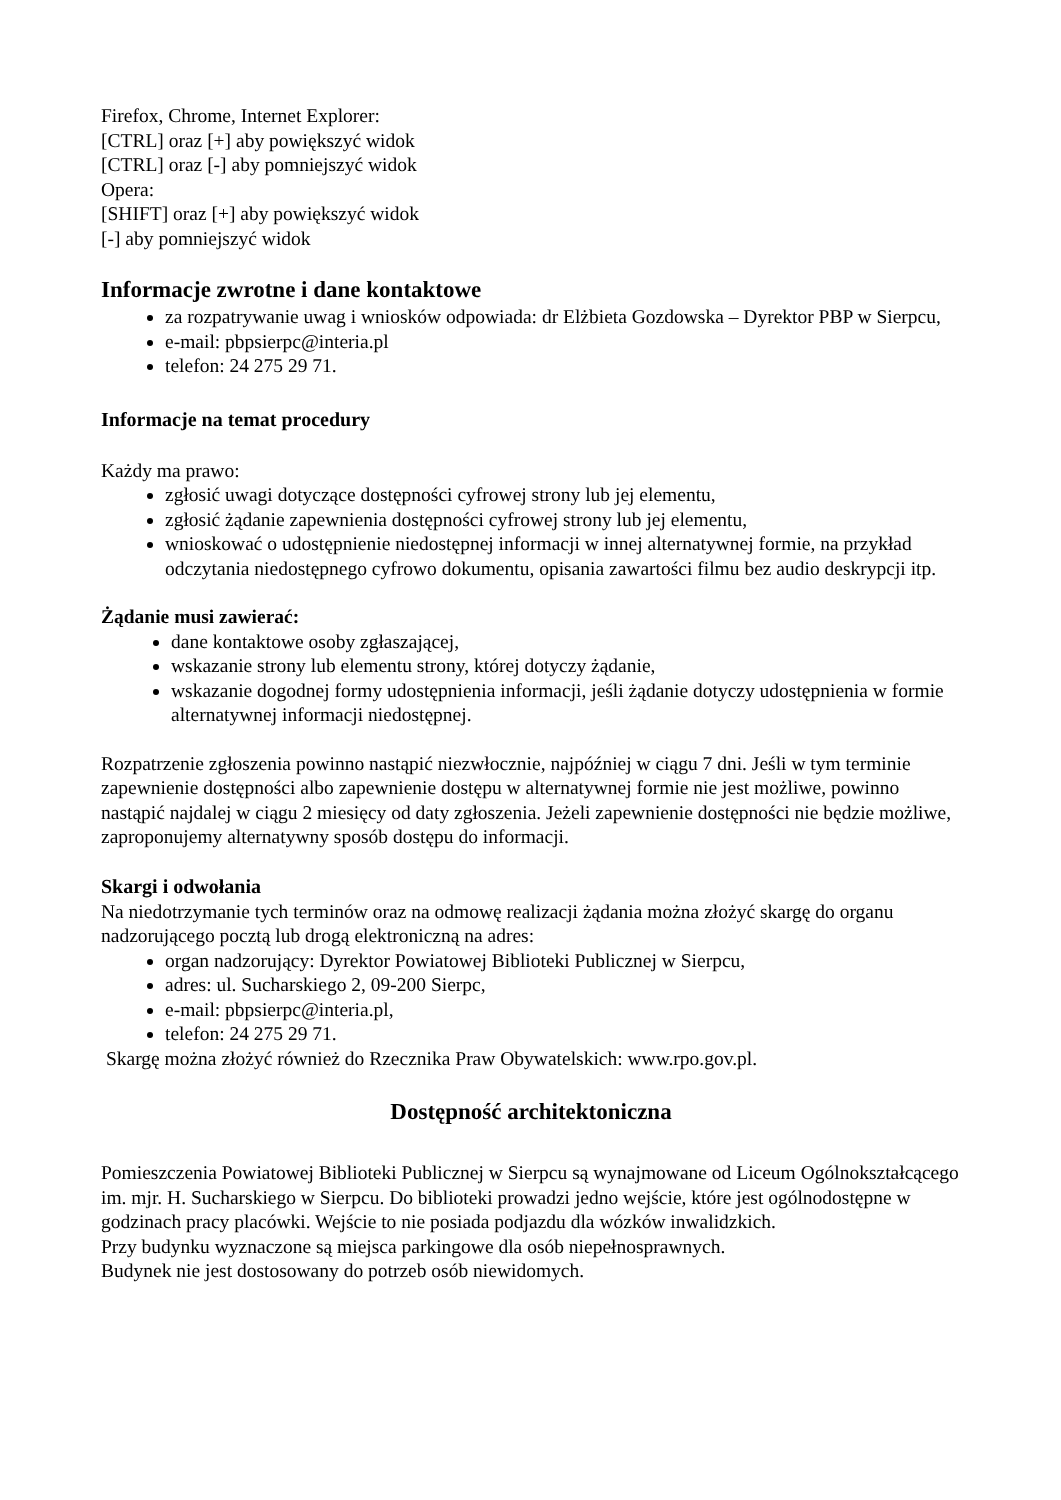Firefox, Chrome, Internet Explorer:
[CTRL] oraz [+] aby powiększyć widok
[CTRL] oraz [-] aby pomniejszyć widok
Opera:
[SHIFT] oraz [+] aby powiększyć widok
[-] aby pomniejszyć widok
Informacje zwrotne i dane kontaktowe
za rozpatrywanie uwag i wniosków odpowiada: dr Elżbieta Gozdowska – Dyrektor PBP w Sierpcu,
e-mail: pbpsierpc@interia.pl
telefon: 24 275 29 71.
Informacje na temat procedury
Każdy ma prawo:
zgłosić uwagi dotyczące dostępności cyfrowej strony lub jej elementu,
zgłosić żądanie zapewnienia dostępności cyfrowej strony lub jej elementu,
wnioskować o udostępnienie niedostępnej informacji w innej alternatywnej formie, na przykład odczytania niedostępnego cyfrowo dokumentu, opisania zawartości filmu bez audio deskrypcji itp.
Żądanie musi zawierać:
dane kontaktowe osoby zgłaszającej,
wskazanie strony lub elementu strony, której dotyczy żądanie,
wskazanie dogodnej formy udostępnienia informacji, jeśli żądanie dotyczy udostępnienia w formie alternatywnej informacji niedostępnej.
Rozpatrzenie zgłoszenia powinno nastąpić niezwłocznie, najpóźniej w ciągu 7 dni. Jeśli w tym terminie zapewnienie dostępności albo zapewnienie dostępu w alternatywnej formie nie jest możliwe, powinno nastąpić najdalej w ciągu 2 miesięcy od daty zgłoszenia. Jeżeli zapewnienie dostępności nie będzie możliwe, zaproponujemy alternatywny sposób dostępu do informacji.
Skargi i odwołania
Na niedotrzymanie tych terminów oraz na odmowę realizacji żądania można złożyć skargę do organu nadzorującego pocztą lub drogą elektroniczną na adres:
organ nadzorujący: Dyrektor Powiatowej Biblioteki Publicznej w Sierpcu,
adres: ul. Sucharskiego 2, 09-200 Sierpc,
e-mail: pbpsierpc@interia.pl,
telefon: 24 275 29 71.
Skargę można złożyć również do Rzecznika Praw Obywatelskich: www.rpo.gov.pl.
Dostępność architektoniczna
Pomieszczenia Powiatowej Biblioteki Publicznej w Sierpcu są wynajmowane od Liceum Ogólnokształcącego im. mjr. H. Sucharskiego w Sierpcu. Do biblioteki prowadzi jedno wejście, które jest ogólnodostępne w godzinach pracy placówki. Wejście to nie posiada podjazdu dla wózków inwalidzkich.
Przy budynku wyznaczone są miejsca parkingowe dla osób niepełnosprawnych.
Budynek nie jest dostosowany do potrzeb osób niewidomych.